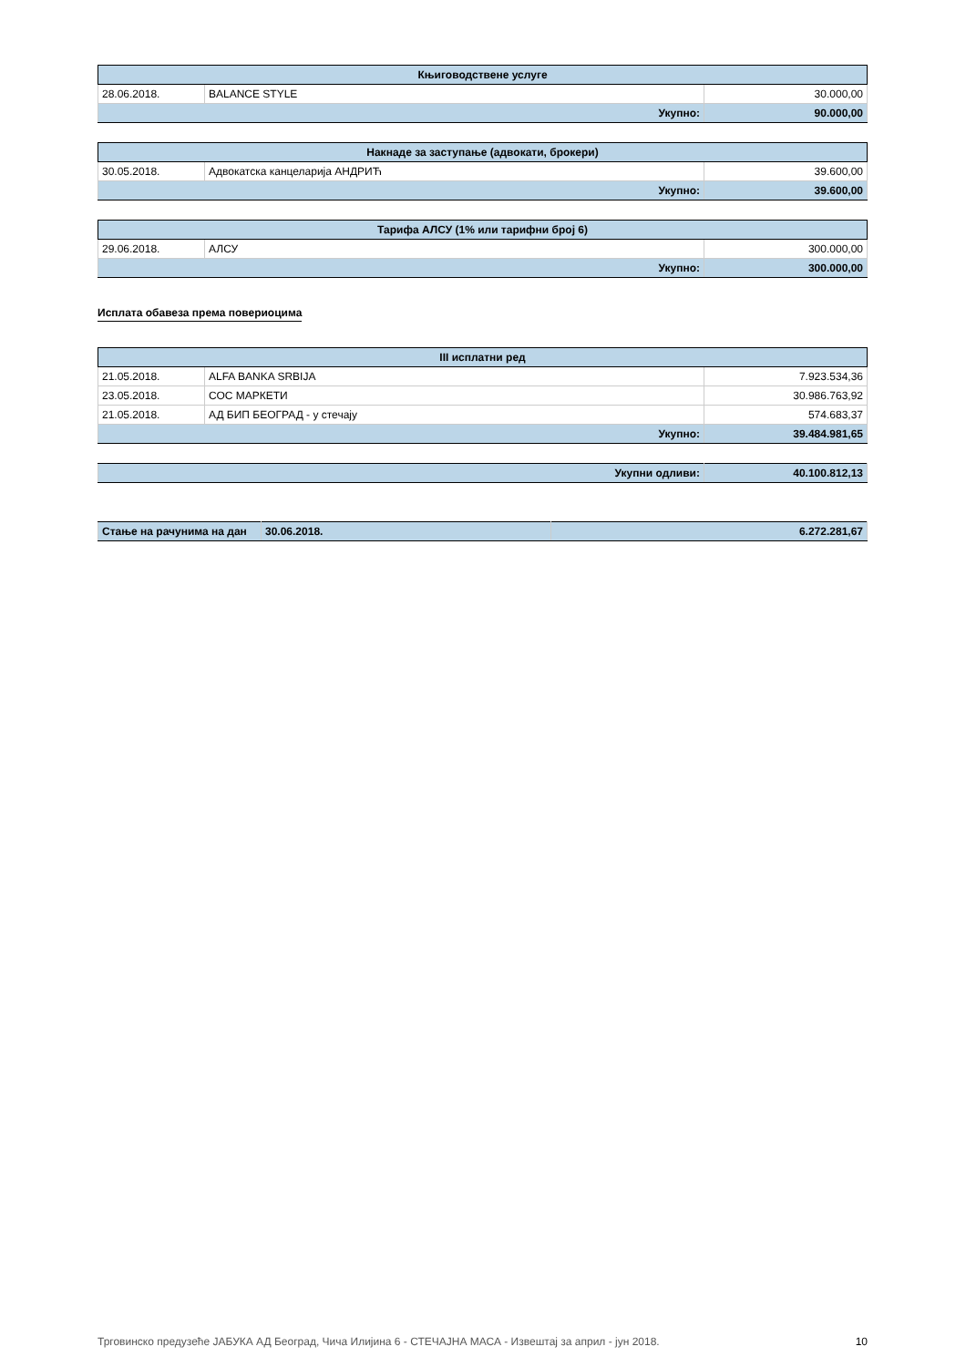| Књиговодствене услуге | | |
| --- | --- | --- |
| 28.06.2018. | BALANCE STYLE | 30.000,00 |
| Укупно: | | 90.000,00 |
| Накнаде за заступање (адвокати, брокери) | | |
| --- | --- | --- |
| 30.05.2018. | Адвокатска канцеларија АНДРИЋ | 39.600,00 |
| Укупно: | | 39.600,00 |
| Тарифа АЛСУ (1% или тарифни број 6) | | |
| --- | --- | --- |
| 29.06.2018. | АЛСУ | 300.000,00 |
| Укупно: | | 300.000,00 |
Исплата обавеза према повериоцима
| III исплатни ред | | |
| --- | --- | --- |
| 21.05.2018. | ALFA BANKA SRBIJA | 7.923.534,36 |
| 23.05.2018. | СОС МАРКЕТИ | 30.986.763,92 |
| 21.05.2018. | АД БИП БЕОГРАД - у стечају | 574.683,37 |
| Укупно: | | 39.484.981,65 |
| Укупни одливи: | 40.100.812,13 |
| Стање на рачунима на дан | 30.06.2018. | 6.272.281,67 |
Трговинско предузеће ЈАБУКА АД Београд, Чича Илијина 6 - СТЕЧАЈНА МАСА - Извештај за април - јун 2018. 10